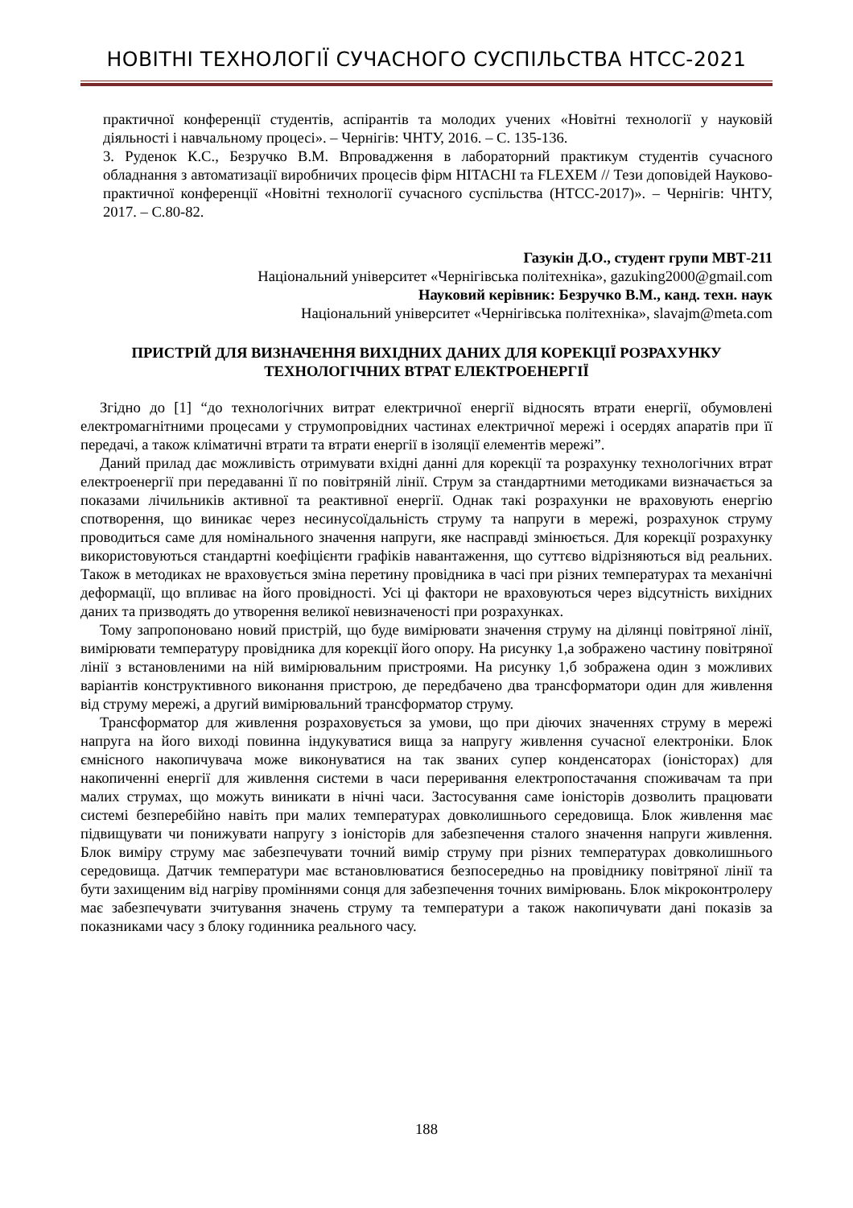НОВІТНІ ТЕХНОЛОГІЇ СУЧАСНОГО СУСПІЛЬСТВА НТСС-2021
практичної конференції студентів, аспірантів та молодих учених «Новітні технології у науковій діяльності і навчальному процесі». – Чернігів: ЧНТУ, 2016. – С. 135-136.
3. Руденок К.С., Безручко В.М. Впровадження в лабораторний практикум студентів сучасного обладнання з автоматизації виробничих процесів фірм HITACHI та FLEXEM // Тези доповідей Науково-практичної конференції «Новітні технології сучасного суспільства (НТСС-2017)». – Чернігів: ЧНТУ, 2017. – С.80-82.
Газукін Д.О., студент групи МВТ-211
Національний університет «Чернігівська політехніка», gazuking2000@gmail.com
Науковий керівник: Безручко В.М., канд. техн. наук
Національний університет «Чернігівська політехніка», slavajm@meta.com
ПРИСТРІЙ ДЛЯ ВИЗНАЧЕННЯ ВИХІДНИХ ДАНИХ ДЛЯ КОРЕКЦІЇ РОЗРАХУНКУ ТЕХНОЛОГІЧНИХ ВТРАТ ЕЛЕКТРОЕНЕРГІЇ
Згідно до [1] “до технологічних витрат електричної енергії відносять втрати енергії, обумовлені електромагнітними процесами у струмопровідних частинах електричної мережі і осердях апаратів при її передачі, а також кліматичні втрати та втрати енергії в ізоляції елементів мережі”.
Даний прилад дає можливість отримувати вхідні данні для корекції та розрахунку технологічних втрат електроенергії при передаванні її по повітряній лінії. Струм за стандартними методиками визначається за показами лічильників активної та реактивної енергії. Однак такі розрахунки не враховують енергію спотворення, що виникає через несинусоїдальність струму та напруги в мережі, розрахунок струму проводиться саме для номінального значення напруги, яке насправді змінюється. Для корекції розрахунку використовуються стандартні коефіцієнти графіків навантаження, що суттєво відрізняються від реальних. Також в методиках не враховується зміна перетину провідника в часі при різних температурах та механічні деформації, що впливає на його провідності. Усі ці фактори не враховуються через відсутність вихідних даних та призводять до утворення великої невизначеності при розрахунках.
Тому запропоновано новий пристрій, що буде вимірювати значення струму на ділянці повітряної лінії, вимірювати температуру провідника для корекції його опору. На рисунку 1,а зображено частину повітряної лінії з встановленими на ній вимірювальним пристроями. На рисунку 1,б зображена один з можливих варіантів конструктивного виконання пристрою, де передбачено два трансформатори один для живлення від струму мережі, а другий вимірювальний трансформатор струму.
Трансформатор для живлення розраховується за умови, що при діючих значеннях струму в мережі напруга на його виході повинна індукуватися вища за напругу живлення сучасної електроніки. Блок ємнісного накопичувача може виконуватися на так званих супер конденсаторах (іоністорах) для накопиченні енергії для живлення системи в часи переривання електропостачання споживачам та при малих струмах, що можуть виникати в нічні часи. Застосування саме іоністорів дозволить працювати системі безперебійно навіть при малих температурах довколишнього середовища. Блок живлення має підвищувати чи понижувати напругу з іоністорів для забезпечення сталого значення напруги живлення. Блок виміру струму має забезпечувати точний вимір струму при різних температурах довколишнього середовища. Датчик температури має встановлюватися безпосередньо на провіднику повітряної лінії та бути захищеним від нагріву проміннями сонця для забезпечення точних вимірювань. Блок мікроконтролеру має забезпечувати зчитування значень струму та температури а також накопичувати дані показів за показниками часу з блоку годинника реального часу.
188